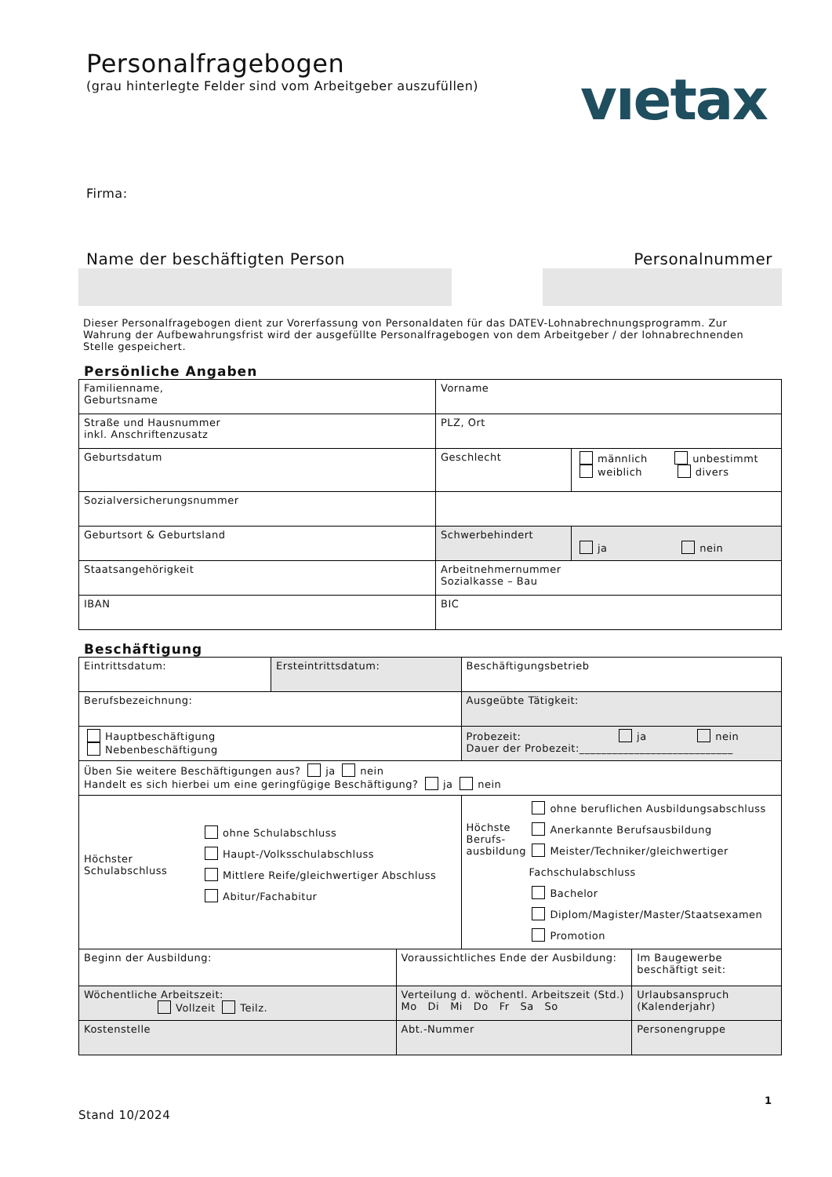vıetax
Personalfragebogen
(grau hinterlegte Felder sind vom Arbeitgeber auszufüllen)
Firma:
Name der beschäftigten Person Personalnummer
Dieser Personalfragebogen dient zur Vorerfassung von Personaldaten für das DATEV-Lohnabrechnungsprogramm. Zur Wahrung der Aufbewahrungsfrist wird der ausgefüllte Personalfragebogen von dem Arbeitgeber / der lohnabrechnenden Stelle gespeichert.
Persönliche Angaben
| Familienname, Geburtsname | Vorname | |
| Straße und Hausnummer inkl. Anschriftenzusatz | PLZ, Ort | |
| Geburtsdatum | Geschlecht | männlich unbestimmt weiblich divers |
| Sozialversicherungsnummer | | |
| Geburtsort & Geburtsland | Schwerbehindert | ja nein |
| Staatsangehörigkeit | Arbeitnehmernummer Sozialkasse – Bau | |
| IBAN | BIC | |
Beschäftigung
| Eintrittsdatum: | Ersteintrittsdatum: | | Beschäftigungsbetrieb | |
| Berufsbezeichnung: | | | Ausgeübte Tätigkeit: | |
| Hauptbeschäftigung Nebenbeschäftigung | | | Probezeit: ja nein Dauer der Probezeit:____________________________ | |
| Üben Sie weitere Beschäftigungen aus? ja nein Handelt es sich hierbei um eine geringfügige Beschäftigung? ja nein | | | | |
| Höchster Schulabschluss ohne Schulabschluss Haupt-/Volksschulabschluss Mittlere Reife/gleichwertiger Abschluss Abitur/Fachabitur | | | Höchste Berufs- ausbildung ohne beruflichen Ausbildungsabschluss Anerkannte Berufsausbildung Meister/Techniker/gleichwertiger Fachschulabschluss Bachelor Diplom/Magister/Master/Staatsexamen Promotion | |
| Beginn der Ausbildung: | | Voraussichtliches Ende der Ausbildung: | | Im Baugewerbe beschäftigt seit: |
| Wöchentliche Arbeitszeit: Vollzeit Teilz. | | Verteilung d. wöchentl. Arbeitszeit (Std.) Mo Di Mi Do Fr Sa So | | Urlaubsanspruch (Kalenderjahr) |
| Kostenstelle | | Abt.-Nummer | | Personengruppe |
1
Stand 10/2024